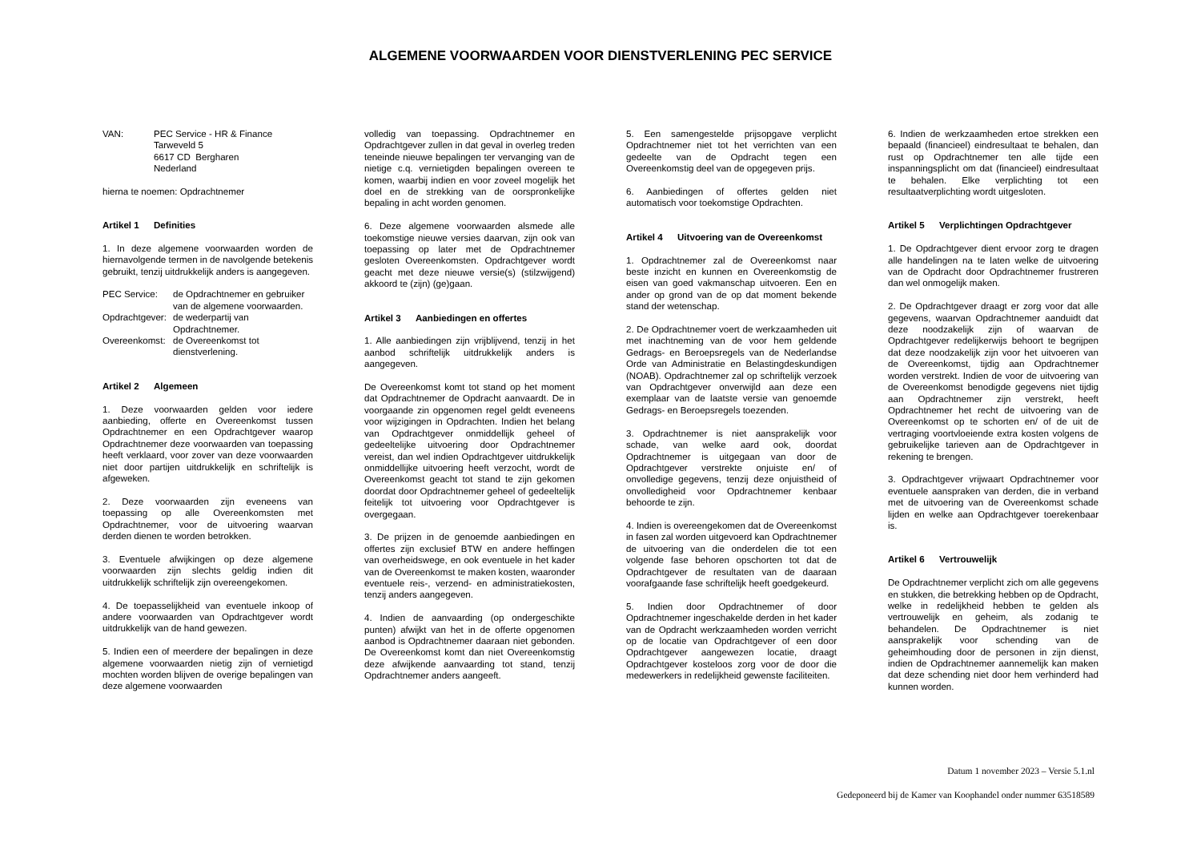ALGEMENE VOORWAARDEN VOOR DIENSTVERLENING PEC SERVICE
VAN: PEC Service - HR & Finance
Tarweveld 5
6617 CD Bergharen
Nederland
hierna te noemen: Opdrachtnemer
Artikel 1 Definities
1. In deze algemene voorwaarden worden de hiernavolgende termen in de navolgende betekenis gebruikt, tenzij uitdrukkelijk anders is aangegeven.
PEC Service: de Opdrachtnemer en gebruiker van de algemene voorwaarden.
Opdrachtgever:
de wederpartij van Opdrachtnemer.
Overeenkomst:
de Overeenkomst tot dienstverlening.
Artikel 2 Algemeen
1. Deze voorwaarden gelden voor iedere aanbieding, offerte en Overeenkomst tussen Opdrachtnemer en een Opdrachtgever waarop Opdrachtnemer deze voorwaarden van toepassing heeft verklaard, voor zover van deze voorwaarden niet door partijen uitdrukkelijk en schriftelijk is afgeweken.
2. Deze voorwaarden zijn eveneens van toepassing op alle Overeenkomsten met Opdrachtnemer, voor de uitvoering waarvan derden dienen te worden betrokken.
3. Eventuele afwijkingen op deze algemene voorwaarden zijn slechts geldig indien dit uitdrukkelijk schriftelijk zijn overeengekomen.
4. De toepasselijkheid van eventuele inkoop of andere voorwaarden van Opdrachtgever wordt uitdrukkelijk van de hand gewezen.
5. Indien een of meerdere der bepalingen in deze algemene voorwaarden nietig zijn of vernietigd mochten worden blijven de overige bepalingen van deze algemene voorwaarden
volledig van toepassing. Opdrachtnemer en Opdrachtgever zullen in dat geval in overleg treden teneinde nieuwe bepalingen ter vervanging van de nietige c.q. vernietigden bepalingen overeen te komen, waarbij indien en voor zoveel mogelijk het doel en de strekking van de oorspronkelijke bepaling in acht worden genomen.
6. Deze algemene voorwaarden alsmede alle toekomstige nieuwe versies daarvan, zijn ook van toepassing op later met de Opdrachtnemer gesloten Overeenkomsten. Opdrachtgever wordt geacht met deze nieuwe versie(s) (stilzwijgend) akkoord te (zijn) (ge)gaan.
Artikel 3 Aanbiedingen en offertes
1. Alle aanbiedingen zijn vrijblijvend, tenzij in het aanbod schriftelijk uitdrukkelijk anders is aangegeven.
De Overeenkomst komt tot stand op het moment dat Opdrachtnemer de Opdracht aanvaardt. De in voorgaande zin opgenomen regel geldt eveneens voor wijzigingen in Opdrachten. Indien het belang van Opdrachtgever onmiddellijk geheel of gedeeltelijke uitvoering door Opdrachtnemer vereist, dan wel indien Opdrachtgever uitdrukkelijk onmiddellijke uitvoering heeft verzocht, wordt de Overeenkomst geacht tot stand te zijn gekomen doordat door Opdrachtnemer geheel of gedeeltelijk feitelijk tot uitvoering voor Opdrachtgever is overgegaan.
3. De prijzen in de genoemde aanbiedingen en offertes zijn exclusief BTW en andere heffingen van overheidswege, en ook eventuele in het kader van de Overeenkomst te maken kosten, waaronder eventuele reis-, verzend- en administratiekosten, tenzij anders aangegeven.
4. Indien de aanvaarding (op ondergeschikte punten) afwijkt van het in de offerte opgenomen aanbod is Opdrachtnemer daaraan niet gebonden. De Overeenkomst komt dan niet Overeenkomstig deze afwijkende aanvaarding tot stand, tenzij Opdrachtnemer anders aangeeft.
5. Een samengestelde prijsopgave verplicht Opdrachtnemer niet tot het verrichten van een gedeelte van de Opdracht tegen een Overeenkomstig deel van de opgegeven prijs.
6. Aanbiedingen of offertes gelden niet automatisch voor toekomstige Opdrachten.
Artikel 4 Uitvoering van de Overeenkomst
1. Opdrachtnemer zal de Overeenkomst naar beste inzicht en kunnen en Overeenkomstig de eisen van goed vakmanschap uitvoeren. Een en ander op grond van de op dat moment bekende stand der wetenschap.
2. De Opdrachtnemer voert de werkzaamheden uit met inachtneming van de voor hem geldende Gedrags- en Beroepsregels van de Nederlandse Orde van Administratie en Belastingdeskundigen (NOAB). Opdrachtnemer zal op schriftelijk verzoek van Opdrachtgever onverwijld aan deze een exemplaar van de laatste versie van genoemde Gedrags- en Beroepsregels toezenden.
3. Opdrachtnemer is niet aansprakelijk voor schade, van welke aard ook, doordat Opdrachtnemer is uitgegaan van door de Opdrachtgever verstrekte onjuiste en/ of onvolledige gegevens, tenzij deze onjuistheid of onvolledigheid voor Opdrachtnemer kenbaar behoorde te zijn.
4. Indien is overeengekomen dat de Overeenkomst in fasen zal worden uitgevoerd kan Opdrachtnemer de uitvoering van die onderdelen die tot een volgende fase behoren opschorten tot dat de Opdrachtgever de resultaten van de daaraan voorafgaande fase schriftelijk heeft goedgekeurd.
5. Indien door Opdrachtnemer of door Opdrachtnemer ingeschakelde derden in het kader van de Opdracht werkzaamheden worden verricht op de locatie van Opdrachtgever of een door Opdrachtgever aangewezen locatie, draagt Opdrachtgever kosteloos zorg voor de door die medewerkers in redelijkheid gewenste faciliteiten.
6. Indien de werkzaamheden ertoe strekken een bepaald (financieel) eindresultaat te behalen, dan rust op Opdrachtnemer ten alle tijde een inspanningsplicht om dat (financieel) eindresultaat te behalen. Elke verplichting tot een resultaatverplichting wordt uitgesloten.
Artikel 5 Verplichtingen Opdrachtgever
1. De Opdrachtgever dient ervoor zorg te dragen alle handelingen na te laten welke de uitvoering van de Opdracht door Opdrachtnemer frustreren dan wel onmogelijk maken.
2. De Opdrachtgever draagt er zorg voor dat alle gegevens, waarvan Opdrachtnemer aanduidt dat deze noodzakelijk zijn of waarvan de Opdrachtgever redelijkerwijs behoort te begrijpen dat deze noodzakelijk zijn voor het uitvoeren van de Overeenkomst, tijdig aan Opdrachtnemer worden verstrekt. Indien de voor de uitvoering van de Overeenkomst benodigde gegevens niet tijdig aan Opdrachtnemer zijn verstrekt, heeft Opdrachtnemer het recht de uitvoering van de Overeenkomst op te schorten en/ of de uit de vertraging voortvloeiende extra kosten volgens de gebruikelijke tarieven aan de Opdrachtgever in rekening te brengen.
3. Opdrachtgever vrijwaart Opdrachtnemer voor eventuele aanspraken van derden, die in verband met de uitvoering van de Overeenkomst schade lijden en welke aan Opdrachtgever toerekenbaar is.
Artikel 6 Vertrouwelijk
De Opdrachtnemer verplicht zich om alle gegevens en stukken, die betrekking hebben op de Opdracht, welke in redelijkheid hebben te gelden als vertrouwelijk en geheim, als zodanig te behandelen. De Opdrachtnemer is niet aansprakelijk voor schending van de geheimhouding door de personen in zijn dienst, indien de Opdrachtnemer aannemelijk kan maken dat deze schending niet door hem verhinderd had kunnen worden.
Datum 1 november 2023 – Versie 5.1.nl
Gedeponeerd bij de Kamer van Koophandel onder nummer 63518589